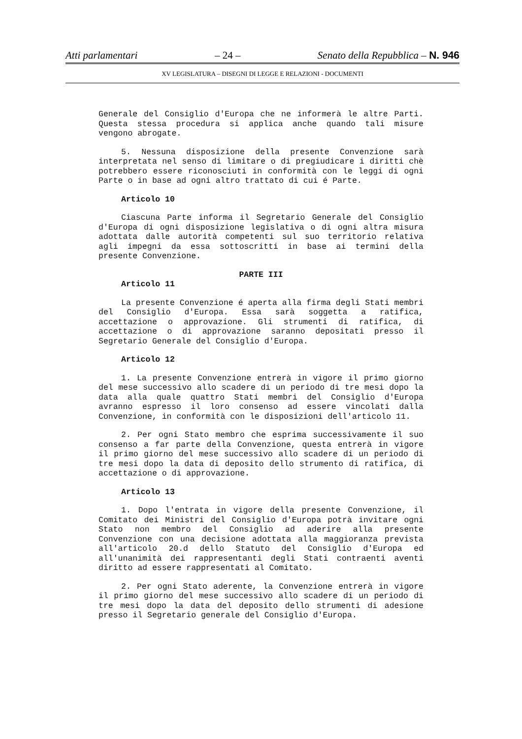Atti parlamentari – 24 – Senato della Repubblica – N. 946
XV LEGISLATURA – DISEGNI DI LEGGE E RELAZIONI - DOCUMENTI
Generale del Consiglio d'Europa che ne informerà le altre Parti. Questa stessa procedura si applica anche quando tali misure vengono abrogate.
5. Nessuna disposizione della presente Convenzione sarà interpretata nel senso di limitare o di pregiudicare i diritti chè potrebbero essere riconosciuti in conformità con le leggi di ogni Parte o in base ad ogni altro trattato di cui é Parte.
Articolo 10
Ciascuna Parte informa il Segretario Generale del Consiglio d'Europa di ogni disposizione legislativa o di ogni altra misura adottata dalle autorità competenti sul suo territorio relativa agli impegni da essa sottoscritti in base ai termini della presente Convenzione.
PARTE III
Articolo 11
La presente Convenzione é aperta alla firma degli Stati membri del Consiglio d'Europa. Essa sarà soggetta a ratifica, accettazione o approvazione. Gli strumenti di ratifica, di accettazione o di approvazione saranno depositati presso il Segretario Generale del Consiglio d'Europa.
Articolo 12
1. La presente Convenzione entrerà in vigore il primo giorno del mese successivo allo scadere di un periodo di tre mesi dopo la data alla quale quattro Stati membri del Consiglio d'Europa avranno espresso il loro consenso ad essere vincolati dalla Convenzione, in conformità con le disposizioni dell'articolo 11.
2. Per ogni Stato membro che esprima successivamente il suo consenso a far parte della Convenzione, questa entrerà in vigore il primo giorno del mese successivo allo scadere di un periodo di tre mesi dopo la data di deposito dello strumento di ratifica, di accettazione o di approvazione.
Articolo 13
1. Dopo l'entrata in vigore della presente Convenzione, il Comitato dei Ministri del Consiglio d'Europa potrà invitare ogni Stato non membro del Consiglio ad aderire alla presente Convenzione con una decisione adottata alla maggioranza prevista all'articolo 20.d dello Statuto del Consiglio d'Europa ed all'unanimità dei rappresentanti degli Stati contraenti aventi diritto ad essere rappresentati al Comitato.
2. Per ogni Stato aderente, la Convenzione entrerà in vigore il primo giorno del mese successivo allo scadere di un periodo di tre mesi dopo la data del deposito dello strumenti di adesione presso il Segretario generale del Consiglio d'Europa.